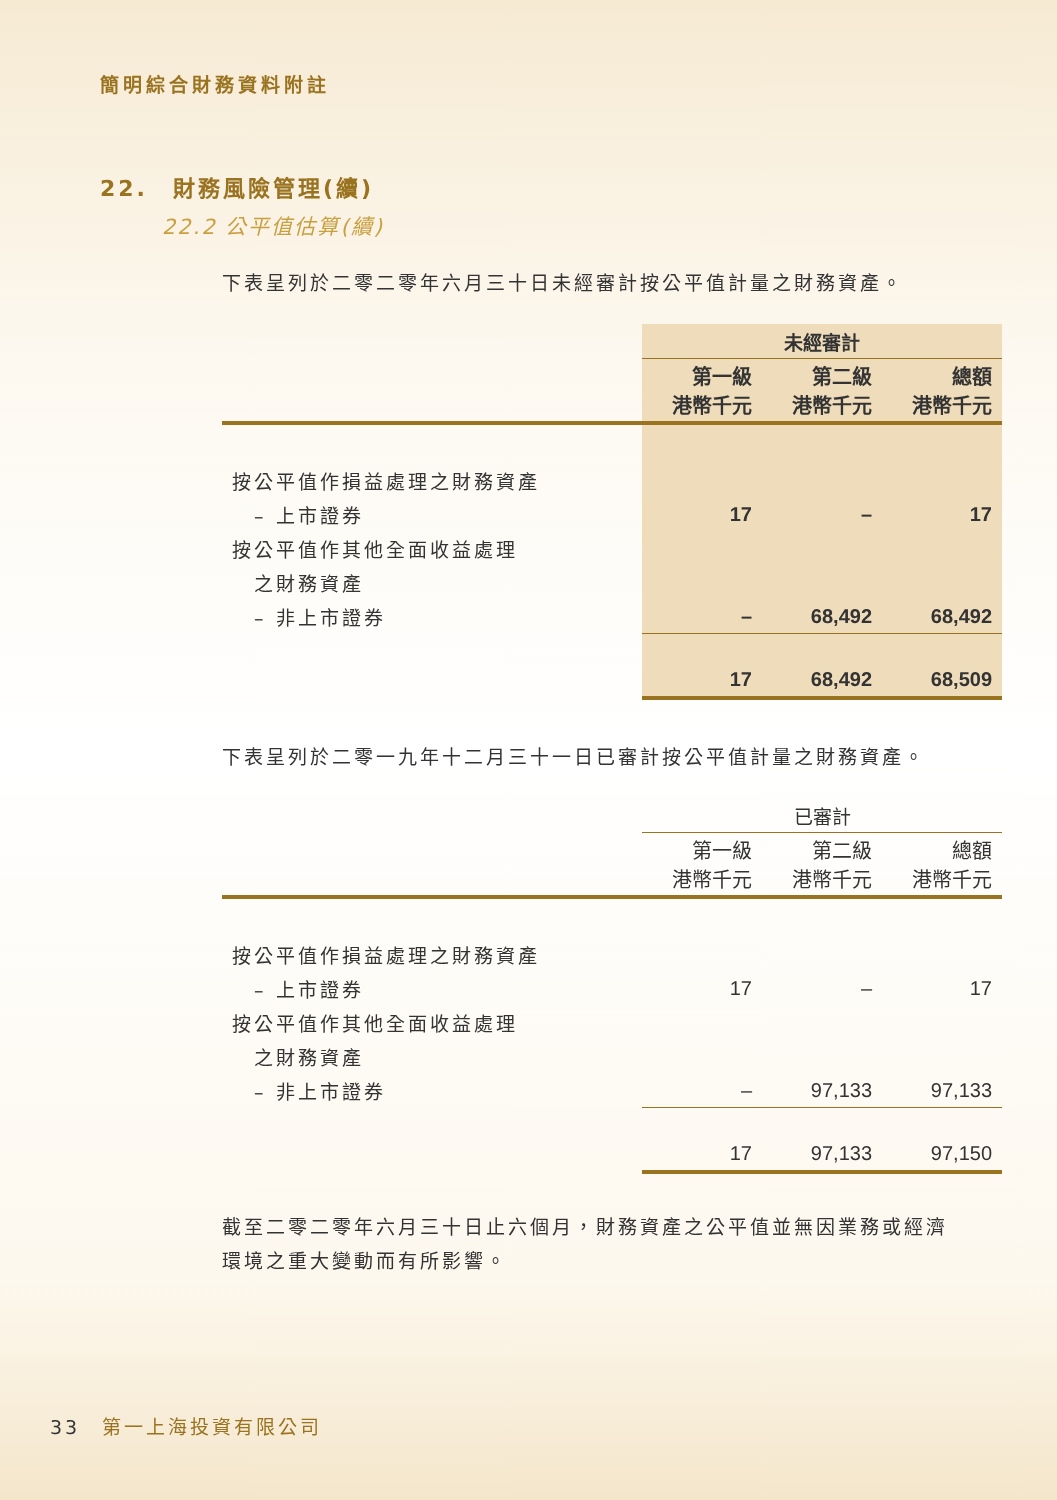簡明綜合財務資料附註
22.　財務風險管理(續)
22.2 公平值估算(續)
下表呈列於二零二零年六月三十日未經審計按公平值計量之財務資產。
| | 未經審計 | | |
| | 第一級 港幣千元 | 第二級 港幣千元 | 總額 港幣千元 |
| 按公平值作損益處理之財務資產 | | | |
| – 上市證券 | 17 | – | 17 |
| 按公平值作其他全面收益處理 | | | |
| 之財務資產 | | | |
| – 非上市證券 | – | 68,492 | 68,492 |
| | 17 | 68,492 | 68,509 |
下表呈列於二零一九年十二月三十一日已審計按公平值計量之財務資產。
| | 已審計 | | |
| | 第一級 港幣千元 | 第二級 港幣千元 | 總額 港幣千元 |
| 按公平值作損益處理之財務資產 | | | |
| – 上市證券 | 17 | – | 17 |
| 按公平值作其他全面收益處理 | | | |
| 之財務資產 | | | |
| – 非上市證券 | – | 97,133 | 97,133 |
| | 17 | 97,133 | 97,150 |
截至二零二零年六月三十日止六個月，財務資產之公平值並無因業務或經濟環境之重大變動而有所影響。
33　第一上海投資有限公司